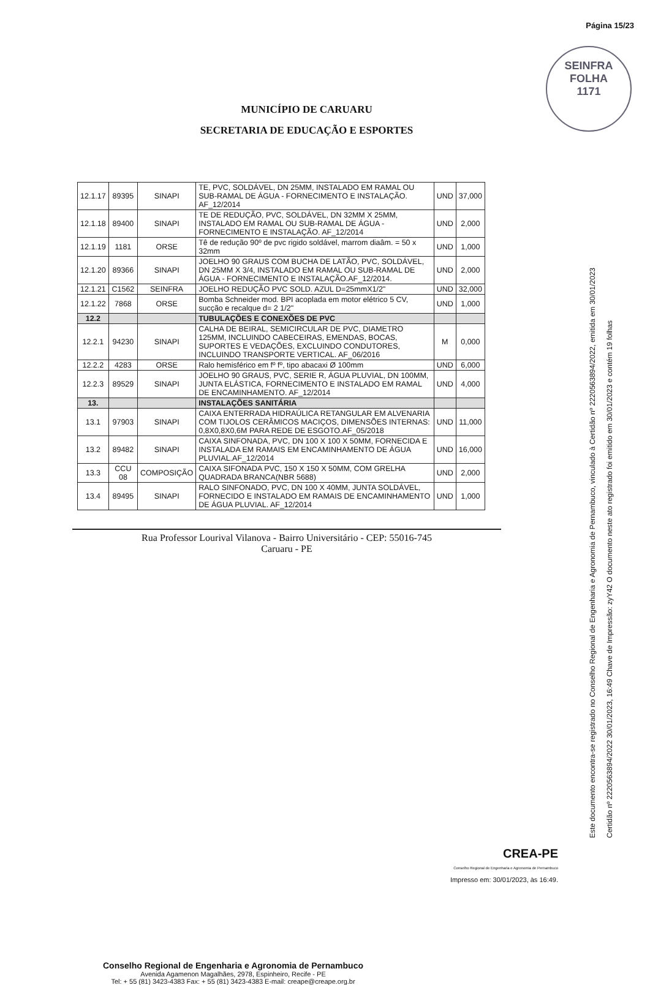Página 15/23
SEINFRA
FOLHA
1171
MUNICÍPIO DE CARUARU
SECRETARIA DE EDUCAÇÃO E ESPORTES
| 12.1.17 | 89395 | SINAPI | TE, PVC, SOLDÁVEL, DN 25MM, INSTALADO EM RAMAL OU SUB-RAMAL DE ÁGUA - FORNECIMENTO E INSTALAÇÃO. AF_12/2014 | UND | 37,000 |
| 12.1.18 | 89400 | SINAPI | TE DE REDUÇÃO, PVC, SOLDÁVEL, DN 32MM X 25MM, INSTALADO EM RAMAL OU SUB-RAMAL DE ÁGUA - FORNECIMENTO E INSTALAÇÃO. AF_12/2014 | UND | 2,000 |
| 12.1.19 | 1181 | ORSE | Tê de redução 90º de pvc rigido soldável, marrom diaâm. = 50 x 32mm | UND | 1,000 |
| 12.1.20 | 89366 | SINAPI | JOELHO 90 GRAUS COM BUCHA DE LATÃO, PVC, SOLDÁVEL, DN 25MM X 3/4, INSTALADO EM RAMAL OU SUB-RAMAL DE ÁGUA - FORNECIMENTO E INSTALAÇÃO.AF_12/2014. | UND | 2,000 |
| 12.1.21 | C1562 | SEINFRA | JOELHO REDUÇÃO PVC SOLD. AZUL D=25mmX1/2" | UND | 32,000 |
| 12.1.22 | 7868 | ORSE | Bomba Schneider mod. BPI acoplada em motor elétrico 5 CV, sucção e recalque d= 2 1/2" | UND | 1,000 |
| 12.2 | | | TUBULAÇÕES E CONEXÕES DE PVC | | |
| 12.2.1 | 94230 | SINAPI | CALHA DE BEIRAL, SEMICIRCULAR DE PVC, DIAMETRO 125MM, INCLUINDO CABECEIRAS, EMENDAS, BOCAS, SUPORTES E VEDAÇÕES, EXCLUINDO CONDUTORES, INCLUINDO TRANSPORTE VERTICAL. AF_06/2016 | M | 0,000 |
| 12.2.2 | 4283 | ORSE | Ralo hemisférico em fº fº, tipo abacaxi Ø 100mm | UND | 6,000 |
| 12.2.3 | 89529 | SINAPI | JOELHO 90 GRAUS, PVC, SERIE R, ÁGUA PLUVIAL, DN 100MM, JUNTA ELÁSTICA, FORNECIMENTO E INSTALADO EM RAMAL DE ENCAMINHAMENTO. AF_12/2014 | UND | 4,000 |
| 13. | | | INSTALAÇÕES SANITÁRIA | | |
| 13.1 | 97903 | SINAPI | CAIXA ENTERRADA HIDRAÚLICA RETANGULAR EM ALVENARIA COM TIJOLOS CERÂMICOS MACIÇOS, DIMENSÕES INTERNAS: 0,8X0,8X0,6M PARA REDE DE ESGOTO.AF_05/2018 | UND | 11,000 |
| 13.2 | 89482 | SINAPI | CAIXA SINFONADA, PVC, DN 100 X 100 X 50MM, FORNECIDA E INSTALADA EM RAMAIS EM ENCAMINHAMENTO DE ÁGUA PLUVIAL.AF_12/2014 | UND | 16,000 |
| 13.3 | CCU 08 | COMPOSIÇÃO | CAIXA SIFONADA PVC, 150 X 150 X 50MM, COM GRELHA QUADRADA BRANCA(NBR 5688) | UND | 2,000 |
| 13.4 | 89495 | SINAPI | RALO SINFONADO, PVC, DN 100 X 40MM, JUNTA SOLDÁVEL, FORNECIDO E INSTALADO EM RAMAIS DE ENCAMINHAMENTO DE ÁGUA PLUVIAL. AF_12/2014 | UND | 1,000 |
Rua Professor Lourival Vilanova - Bairro Universitário - CEP: 55016-745
Caruaru - PE
Este documento encontra-se registrado no Conselho Regional de Engenharia e Agronomia de Pernambuco, vinculado à Certidão nº 2220563894/2022, emitida em 30/01/2023
Certidão nº 2220563894/2022 30/01/2023, 16:49 Chave de Impressão: zyY42 O documento neste ato registrado foi emitido em 30/01/2023 e contém 19 folhas
Conselho Regional de Engenharia e Agronomia de Pernambuco
Avenida Agamenon Magalhães, 2978, Espinheiro, Recife - PE
Tel: + 55 (81) 3423-4383 Fax: + 55 (81) 3423-4383 E-mail: creape@creape.org.br
CREA-PE
Conselho Regional de Engenharia e Agronomia de Pernambuco
Impresso em: 30/01/2023, às 16:49.